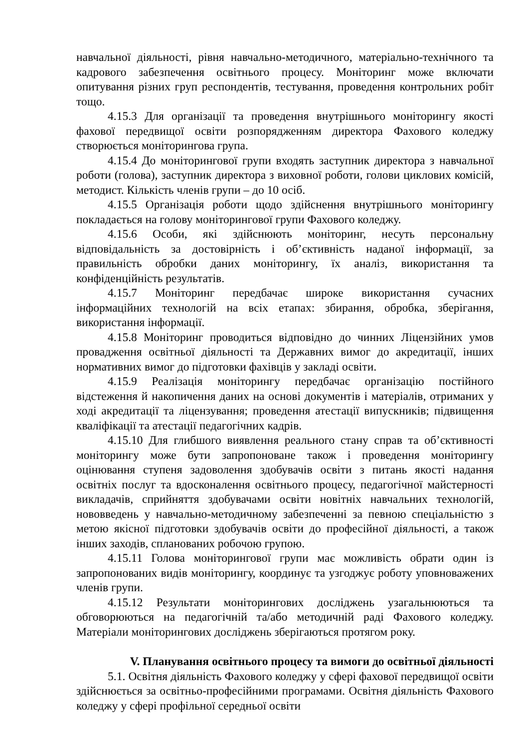навчальної діяльності, рівня навчально-методичного, матеріально-технічного та кадрового забезпечення освітнього процесу. Моніторинг може включати опитування різних груп респондентів, тестування, проведення контрольних робіт тощо.
4.15.3 Для організації та проведення внутрішнього моніторингу якості фахової передвищої освіти розпорядженням директора Фахового коледжу створюється моніторингова група.
4.15.4 До моніторингової групи входять заступник директора з навчальної роботи (голова), заступник директора з виховної роботи, голови циклових комісій, методист. Кількість членів групи – до 10 осіб.
4.15.5 Організація роботи щодо здійснення внутрішнього моніторингу покладається на голову моніторингової групи Фахового коледжу.
4.15.6 Особи, які здійснюють моніторинг, несуть персональну відповідальність за достовірність і об’єктивність наданої інформації, за правильність обробки даних моніторингу, їх аналіз, використання та конфіденційність результатів.
4.15.7 Моніторинг передбачає широке використання сучасних інформаційних технологій на всіх етапах: збирання, обробка, зберігання, використання інформації.
4.15.8 Моніторинг проводиться відповідно до чинних Ліцензійних умов провадження освітньої діяльності та Державних вимог до акредитації, інших нормативних вимог до підготовки фахівців у закладі освіти.
4.15.9 Реалізація моніторингу передбачає організацію постійного відстеження й накопичення даних на основі документів і матеріалів, отриманих у ході акредитації та ліцензування; проведення атестації випускників; підвищення кваліфікації та атестації педагогічних кадрів.
4.15.10 Для глибшого виявлення реального стану справ та об’єктивності моніторингу може бути запропоноване також і проведення моніторингу оцінювання ступеня задоволення здобувачів освіти з питань якості надання освітніх послуг та вдосконалення освітнього процесу, педагогічної майстерності викладачів, сприйняття здобувачами освіти новітніх навчальних технологій, нововведень у навчально-методичному забезпеченні за певною спеціальністю з метою якісної підготовки здобувачів освіти до професійної діяльності, а також інших заходів, спланованих робочою групою.
4.15.11 Голова моніторингової групи має можливість обрати один із запропонованих видів моніторингу, координує та узгоджує роботу уповноважених членів групи.
4.15.12 Результати моніторингових досліджень узагальнюються та обговорюються на педагогічній та/або методичній раді Фахового коледжу. Матеріали моніторингових досліджень зберігаються протягом року.
V. Планування освітнього процесу та вимоги до освітньої діяльності
5.1. Освітня діяльність Фахового коледжу у сфері фахової передвищої освіти здійснюється за освітньо-професійними програмами. Освітня діяльність Фахового коледжу у сфері профільної середньої освіти